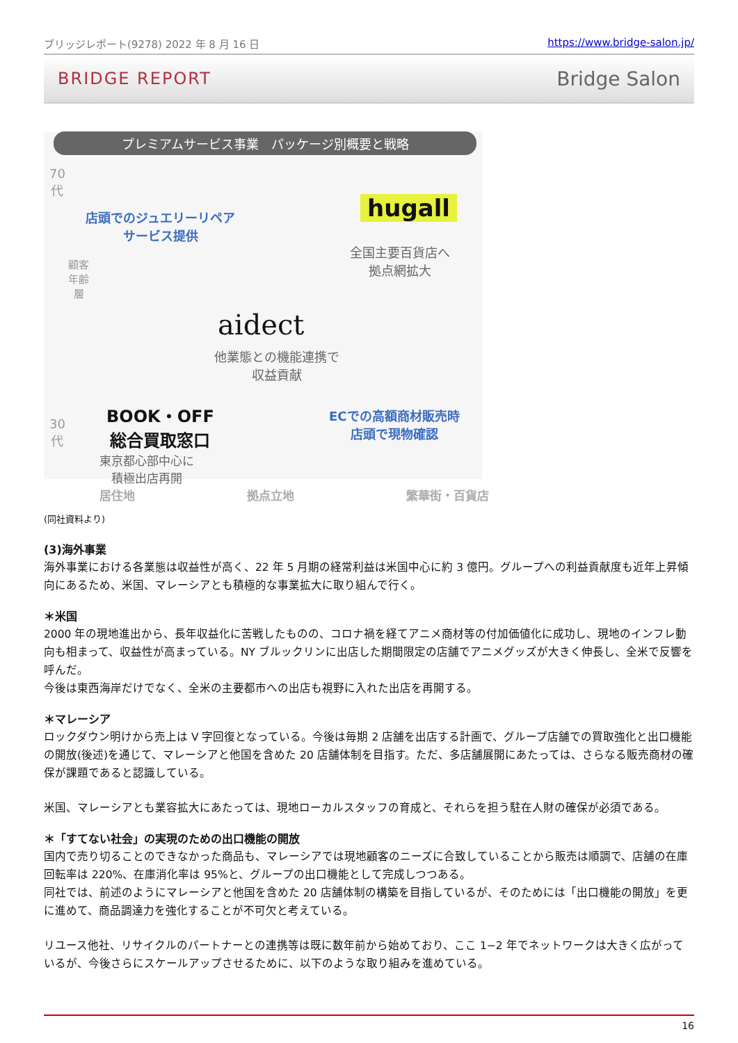ブリッジレポート(9278) 2022 年 8 月 16 日 https://www.bridge-salon.jp/
BRIDGE REPORT Bridge Salon
プレミアムサービス事業　パッケージ別概要と戦略
70
代
30
代
顧客年齢層
店頭でのジュエリーリペア
サービス提供
hugall
全国主要百貨店へ
拠点網拡大
aidect
他業態との機能連携で
収益貢献
BOOK・OFF
総合買取窓口
東京都心部中心に
積極出店再開
ECでの高額商材販売時
店頭で現物確認
居住地 拠点立地 繁華街・百貨店
(同社資料より)
(3)海外事業
海外事業における各業態は収益性が高く、22 年 5 月期の経常利益は米国中心に約 3 億円。グループへの利益貢献度も近年上昇傾向にあるため、米国、マレーシアとも積極的な事業拡大に取り組んで行く。
＊米国
2000 年の現地進出から、長年収益化に苦戦したものの、コロナ禍を経てアニメ商材等の付加価値化に成功し、現地のインフレ動向も相まって、収益性が高まっている。NY ブルックリンに出店した期間限定の店舗でアニメグッズが大きく伸長し、全米で反響を呼んだ。
今後は東西海岸だけでなく、全米の主要都市への出店も視野に入れた出店を再開する。
＊マレーシア
ロックダウン明けから売上は V 字回復となっている。今後は毎期 2 店舗を出店する計画で、グループ店舗での買取強化と出口機能の開放(後述)を通じて、マレーシアと他国を含めた 20 店舗体制を目指す。ただ、多店舗展開にあたっては、さらなる販売商材の確保が課題であると認識している。
米国、マレーシアとも業容拡大にあたっては、現地ローカルスタッフの育成と、それらを担う駐在人財の確保が必須である。
＊「すてない社会」の実現のための出口機能の開放
国内で売り切ることのできなかった商品も、マレーシアでは現地顧客のニーズに合致していることから販売は順調で、店舗の在庫回転率は 220%、在庫消化率は 95%と、グループの出口機能として完成しつつある。
同社では、前述のようにマレーシアと他国を含めた 20 店舗体制の構築を目指しているが、そのためには「出口機能の開放」を更に進めて、商品調達力を強化することが不可欠と考えている。
リユース他社、リサイクルのパートナーとの連携等は既に数年前から始めており、ここ 1−2 年でネットワークは大きく広がっているが、今後さらにスケールアップさせるために、以下のような取り組みを進めている。
16